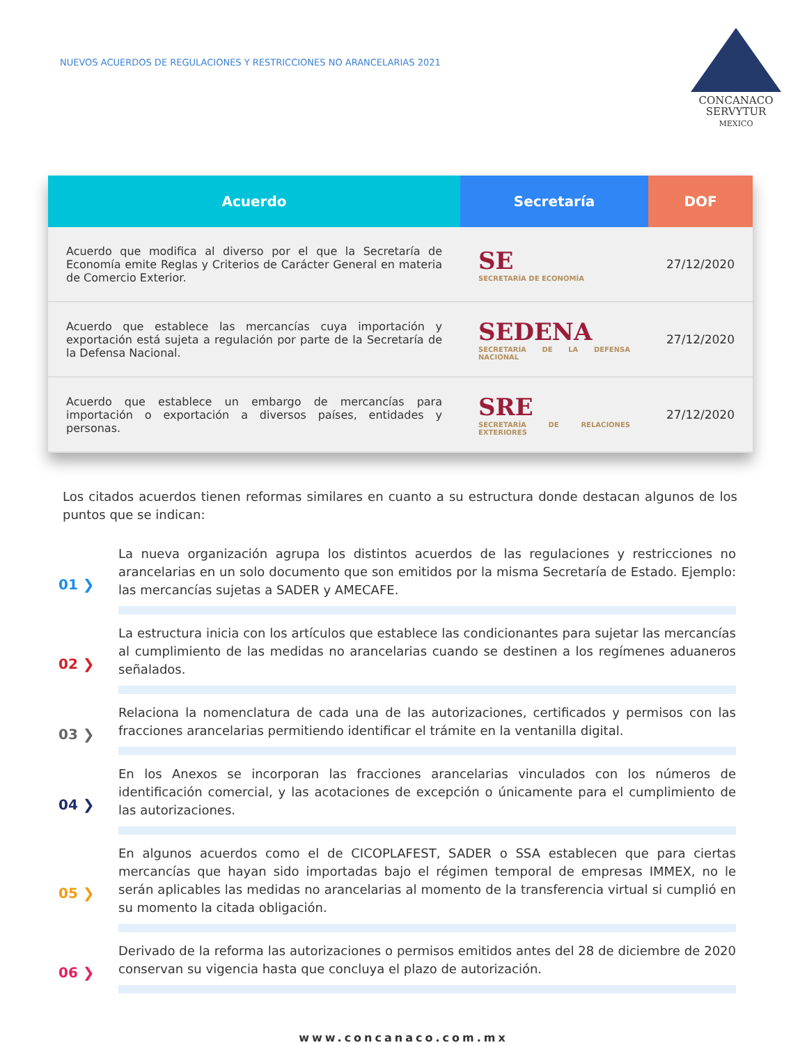NUEVOS ACUERDOS DE REGULACIONES Y RESTRICCIONES NO ARANCELARIAS 2021
CONCANACO
SERVYTUR
MEXICO
| Acuerdo | Secretaría | DOF |
| --- | --- | --- |
| Acuerdo que modifica al diverso por el que la Secretaría de Economía emite Reglas y Criterios de Carácter General en materia de Comercio Exterior. | SE SECRETARÍA DE ECONOMÍA | 27/12/2020 |
| Acuerdo que establece las mercancías cuya importación y exportación está sujeta a regulación por parte de la Secretaría de la Defensa Nacional. | SEDENA SECRETARÍA DE LA DEFENSA NACIONAL | 27/12/2020 |
| Acuerdo que establece un embargo de mercancías para importación o exportación a diversos países, entidades y personas. | SRE SECRETARÍA DE RELACIONES EXTERIORES | 27/12/2020 |
Los citados acuerdos tienen reformas similares en cuanto a su estructura donde destacan algunos de los puntos que se indican:
01 ❯
La nueva organización agrupa los distintos acuerdos de las regulaciones y restricciones no arancelarias en un solo documento que son emitidos por la misma Secretaría de Estado. Ejemplo: las mercancías sujetas a SADER y AMECAFE.
02 ❯
La estructura inicia con los artículos que establece las condicionantes para sujetar las mercancías al cumplimiento de las medidas no arancelarias cuando se destinen a los regímenes aduaneros señalados.
03 ❯
Relaciona la nomenclatura de cada una de las autorizaciones, certificados y permisos con las fracciones arancelarias permitiendo identificar el trámite en la ventanilla digital.
04 ❯
En los Anexos se incorporan las fracciones arancelarias vinculados con los números de identificación comercial, y las acotaciones de excepción o únicamente para el cumplimiento de las autorizaciones.
05 ❯
En algunos acuerdos como el de CICOPLAFEST, SADER o SSA establecen que para ciertas mercancías que hayan sido importadas bajo el régimen temporal de empresas IMMEX, no le serán aplicables las medidas no arancelarias al momento de la transferencia virtual si cumplió en su momento la citada obligación.
06 ❯
Derivado de la reforma las autorizaciones o permisos emitidos antes del 28 de diciembre de 2020 conservan su vigencia hasta que concluya el plazo de autorización.
www.concanaco.com.mx